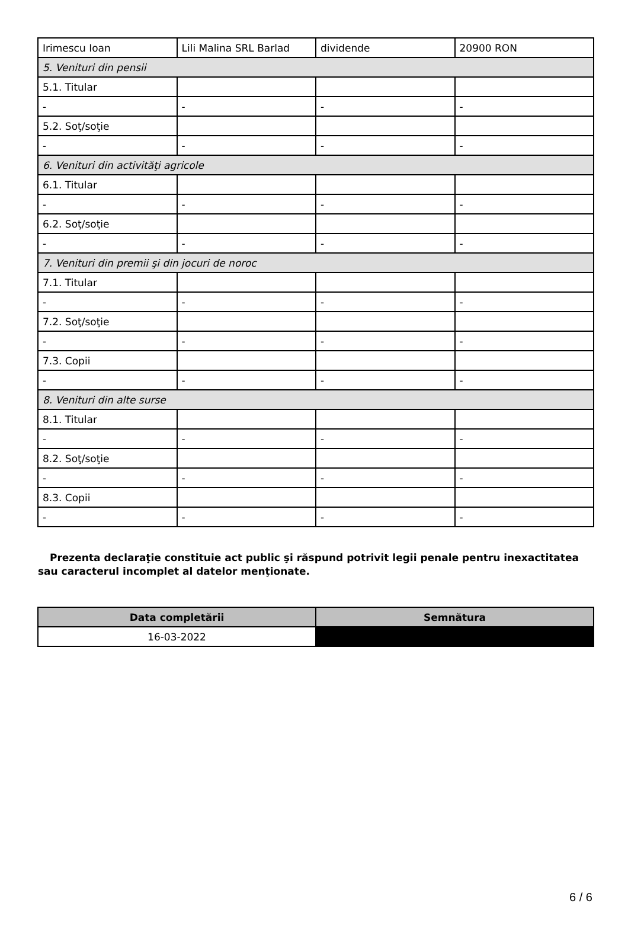| Irimescu Ioan | Lili Malina SRL Barlad | dividende | 20900 RON |
| 5. Venituri din pensii | | | |
| 5.1. Titular | | | |
| - | - | - | - |
| 5.2. Soţ/soţie | | | |
| - | - | - | - |
| 6. Venituri din activităţi agricole | | | |
| 6.1. Titular | | | |
| - | - | - | - |
| 6.2. Soţ/soţie | | | |
| - | - | - | - |
| 7. Venituri din premii şi din jocuri de noroc | | | |
| 7.1. Titular | | | |
| - | - | - | - |
| 7.2. Soţ/soţie | | | |
| - | - | - | - |
| 7.3. Copii | | | |
| - | - | - | - |
| 8. Venituri din alte surse | | | |
| 8.1. Titular | | | |
| - | - | - | - |
| 8.2. Soţ/soţie | | | |
| - | - | - | - |
| 8.3. Copii | | | |
| - | - | - | - |
Prezenta declaraţie constituie act public şi răspund potrivit legii penale pentru inexactitatea sau caracterul incomplet al datelor menţionate.
| Data completării | Semnătura |
| --- | --- |
| 16-03-2022 | |
6 / 6